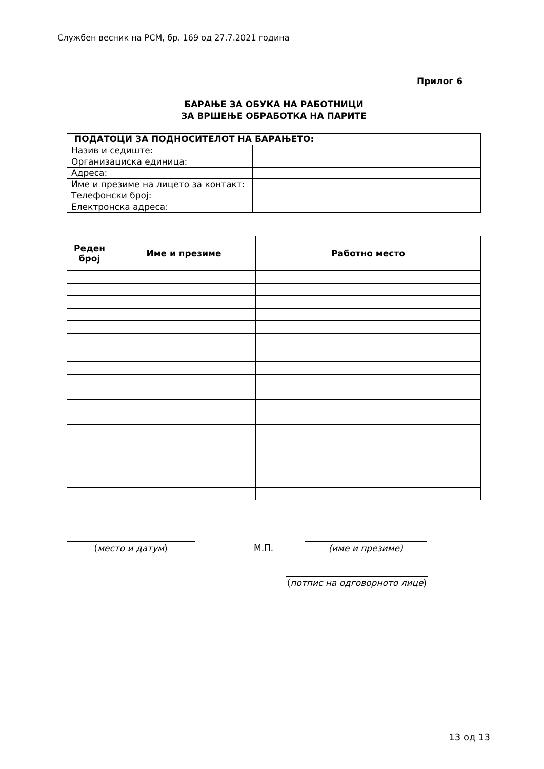Службен весник на РСМ, бр. 169 од 27.7.2021 година
Прилог 6
БАРАЊЕ ЗА ОБУКА НА РАБОТНИЦИ
ЗА ВРШЕЊЕ ОБРАБОТКА НА ПАРИТЕ
| ПОДАТОЦИ ЗА ПОДНОСИТЕЛОТ НА БАРАЊЕТО: | |
| Назив и седиште: | |
| Организациска единица: | |
| Адреса: | |
| Име и презиме на лицето за контакт: | |
| Телефонски број: | |
| Електронска адреса: | |
| Реден број | Име и презиме | Работно место |
| --- | --- | --- |
(место и датум) М.П. (име и презиме)
(потпис на одговорното лице)
13 од 13